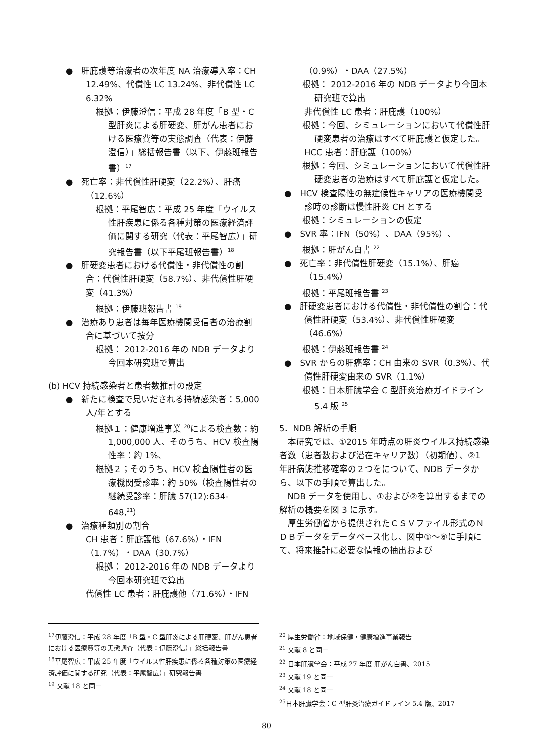●　肝庇護等治療者の次年度 NA 治療導入率：CH 12.49%、代償性 LC 13.24%、非代償性 LC 6.32%
根拠：伊藤澄信：平成 28 年度「B 型・C 型肝炎による肝硬変、肝がん患者における医療費等の実態調査（代表：伊藤澄信）」総括報告書（以下、伊藤班報告書）<sup>17</sup>
●　死亡率：非代償性肝硬変（22.2%）、肝癌（12.6%）
根拠：平尾智広：平成 25 年度「ウイルス性肝疾患に係る各種対策の医療経済評価に関する研究（代表：平尾智広）」研究報告書（以下平尾班報告書）<sup>18</sup>
●　肝硬変患者における代償性・非代償性の割合：代償性肝硬変（58.7%）、非代償性肝硬変（41.3%）
根拠：伊藤班報告書 <sup>19</sup>
●　治療あり患者は毎年医療機関受信者の治療割合に基づいて按分
根拠： 2012-2016 年の NDB データより今回本研究班で算出
(b) HCV 持続感染者と患者数推計の設定
●　新たに検査で見いだされる持続感染者：5,000 人/年とする
根拠１：健康増進事業 <sup>20</sup>による検査数：約 1,000,000 人、そのうち、HCV 検査陽性率：約 1%、
根拠２；そのうち、HCV 検査陽性者の医療機関受診率：約 50%（検査陽性者の継続受診率：肝臓 57(12):634-648,<sup>21</sup>）
●　治療種類別の割合
CH 患者：肝庇護他（67.6%）・IFN（1.7%）・DAA（30.7%）
根拠： 2012-2016 年の NDB データより今回本研究班で算出
代償性 LC 患者：肝庇護他（71.6%）・IFN
（0.9%）・DAA（27.5%）
根拠： 2012-2016 年の NDB データより今回本研究班で算出
非代償性 LC 患者：肝庇護（100%）
根拠：今回、シミュレーションにおいて代償性肝硬変患者の治療はすべて肝庇護と仮定した。
HCC 患者：肝庇護（100%）
根拠：今回、シミュレーションにおいて代償性肝硬変患者の治療はすべて肝庇護と仮定した。
●　HCV 検査陽性の無症候性キャリアの医療機関受診時の診断は慢性肝炎 CH とする
根拠：シミュレーションの仮定
●　SVR 率：IFN（50%）、DAA（95%）、
根拠：肝がん白書 <sup>22</sup>
●　死亡率：非代償性肝硬変（15.1%）、肝癌（15.4%）
根拠：平尾班報告書 <sup>23</sup>
●　肝硬変患者における代償性・非代償性の割合：代償性肝硬変（53.4%）、非代償性肝硬変（46.6%）
根拠：伊藤班報告書 <sup>24</sup>
●　SVR からの肝癌率：CH 由来の SVR（0.3%）、代償性肝硬変由来の SVR（1.1%）
根拠：日本肝臓学会 C 型肝炎治療ガイドライン 5.4 版 <sup>25</sup>
5．NDB 解析の手順
本研究では、①2015 年時点の肝炎ウイルス持続感染者数（患者数および潜在キャリア数）（初期値）、②1 年肝病態推移確率の２つをについて、NDB データから、以下の手順で算出した。
NDB データを使用し、①および②を算出するまでの解析の概要を図 3 に示す。
厚生労働省から提供されたＣＳＶファイル形式のＮＤＢデータをデータベース化し、図中①～⑥に手順にて、将来推計に必要な情報の抽出および
<sup>17</sup> 伊藤澄信：平成 28 年度「B 型・C 型肝炎による肝硬変、肝がん患者における医療費等の実態調査（代表：伊藤澄信）」総括報告書
<sup>18</sup> 平尾智広：平成 25 年度「ウイルス性肝疾患に係る各種対策の医療経済評価に関する研究（代表：平尾智広）」研究報告書
<sup>19</sup> 文献 18 と同一
<sup>20</sup> 厚生労働省：地域保健・健康増進事業報告
<sup>21</sup> 文献 8 と同一
<sup>22</sup> 日本肝臓学会：平成 27 年度 肝がん白書、2015
<sup>23</sup> 文献 19 と同一
<sup>24</sup> 文献 18 と同一
<sup>25</sup> 日本肝臓学会：C 型肝炎治療ガイドライン 5.4 版、2017
80